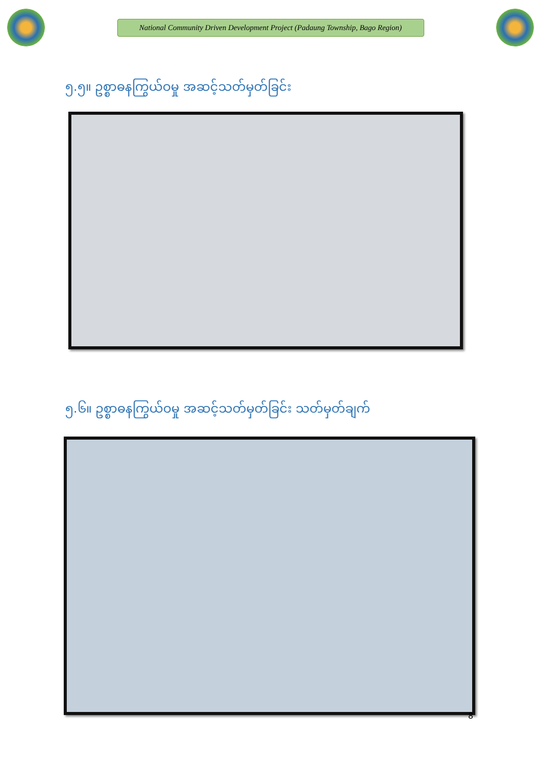National Community Driven Development Project (Padaung Township, Bago Region)
၅.၅။ ဥစ္စာဓနကြွယ်ဝမှု အဆင့်သတ်မှတ်ခြင်း
၅.၆။ ဥစ္စာဓနကြွယ်ဝမှု အဆင့်သတ်မှတ်ခြင်း သတ်မှတ်ချက်
8